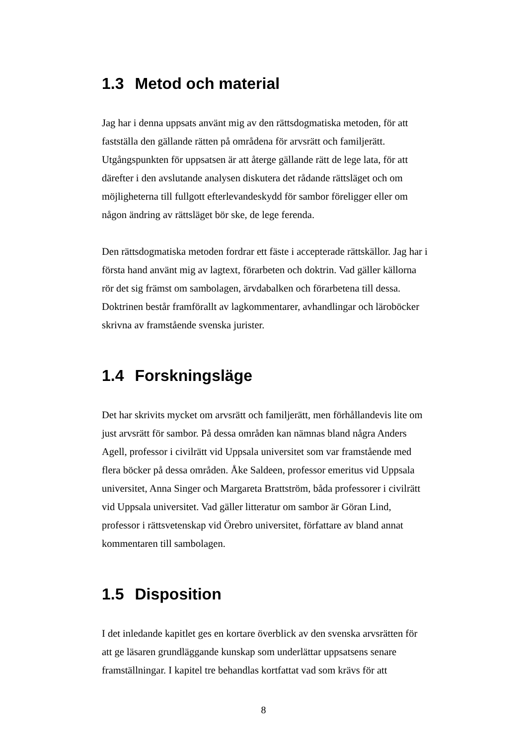1.3 Metod och material
Jag har i denna uppsats använt mig av den rättsdogmatiska metoden, för att fastställa den gällande rätten på områdena för arvsrätt och familjerätt. Utgångspunkten för uppsatsen är att återge gällande rätt de lege lata, för att därefter i den avslutande analysen diskutera det rådande rättsläget och om möjligheterna till fullgott efterlevandeskydd för sambor föreligger eller om någon ändring av rättsläget bör ske, de lege ferenda.
Den rättsdogmatiska metoden fordrar ett fäste i accepterade rättskällor. Jag har i första hand använt mig av lagtext, förarbeten och doktrin. Vad gäller källorna rör det sig främst om sambolagen, ärvdabalken och förarbetena till dessa. Doktrinen består framförallt av lagkommentarer, avhandlingar och läroböcker skrivna av framstående svenska jurister.
1.4 Forskningsläge
Det har skrivits mycket om arvsrätt och familjerätt, men förhållandevis lite om just arvsrätt för sambor. På dessa områden kan nämnas bland några Anders Agell, professor i civilrätt vid Uppsala universitet som var framstående med flera böcker på dessa områden. Åke Saldeen, professor emeritus vid Uppsala universitet, Anna Singer och Margareta Brattström, båda professorer i civilrätt vid Uppsala universitet. Vad gäller litteratur om sambor är Göran Lind, professor i rättsvetenskap vid Örebro universitet, författare av bland annat kommentaren till sambolagen.
1.5 Disposition
I det inledande kapitlet ges en kortare överblick av den svenska arvsrätten för att ge läsaren grundläggande kunskap som underlättar uppsatsens senare framställningar. I kapitel tre behandlas kortfattat vad som krävs för att
8